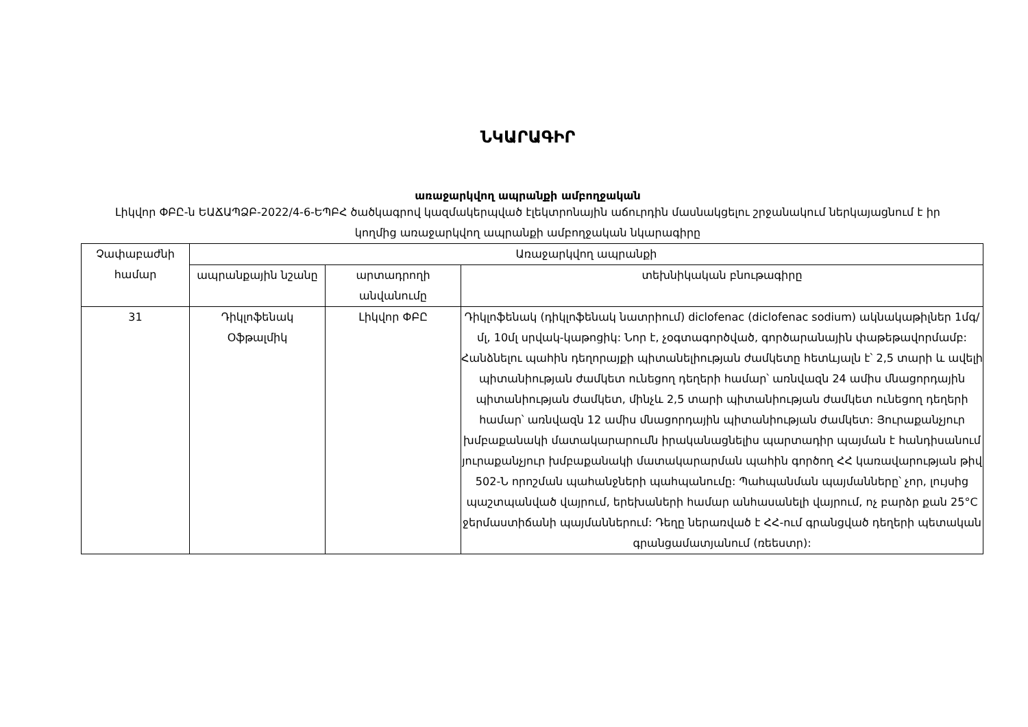ՆԿԱՐԱԳԻՐ
առաջարկվող ապրանքի ամբողջական
Լիկվոր ՓԲԸ-ն ԵԱՃԱՊՁԲ-2022/4-6-ԵՊԲՀ ծածկագրով կազմակերպված էլեկտրոնային աճուրդին մասնակցելու շրջանակում ներկայացնում է իր կողմից առաջարկվող ապրանքի ամբողջական նկարագիրը
| Չափաբաժնի համար | Առաջարկվող ապրանքի | | |
| --- | --- | --- | --- |
| | ապրանքային նշանը | արտադրողի անվանումը | տեխնիկական բնութագիրը |
| 31 | Դիկլոֆենակ Օֆթալմիկ | Լիկվոր ՓԲԸ | Դիկլոֆենակ (դիկլոֆենակ նատրիում) diclofenac (diclofenac sodium) ակնակաթիլներ 1մգ/մլ, 10մլ սրվակ-կաթոցիկ: Նոր է, չօգտագործված, գործարանային փաթեթավորմամբ: Հանձնելու պահին դեղորայքի պիտանելիության ժամկետը հետևյալն է՝ 2,5 տարի և ավելի պիտանիության ժամկետ ունեցող դեղերի համար՝ առնվազն 24 ամիս մնացորդային պիտանիության ժամկետ, մինչև 2,5 տարի պիտանիության ժամկետ ունեցող դեղերի համար՝ առնվազն 12 ամիս մնացորդային պիտանիության ժամկետ: Յուրաքանչյուր խմբաքանակի մատակարարումն իրականացնելիս պարտադիր պայման է հանդիսանում յուրաքանչյուր խմբաքանակի մատակարարման պահին գործող ՀՀ կառավարության թիվ 502-Ն որոշման պահանջների պահպանումը: Պահպանման պայմանները՝ չոր, լույսից պաշտպանված վայրում, երեխաների համար անհասանելի վայրում, ոչ բարձր քան 25°C ջերմաստիճանի պայմաններում: Դեղը ներառված է ՀՀ-ում գրանցված դեղերի պետական գրանցամատյանում (ռեեստր): |